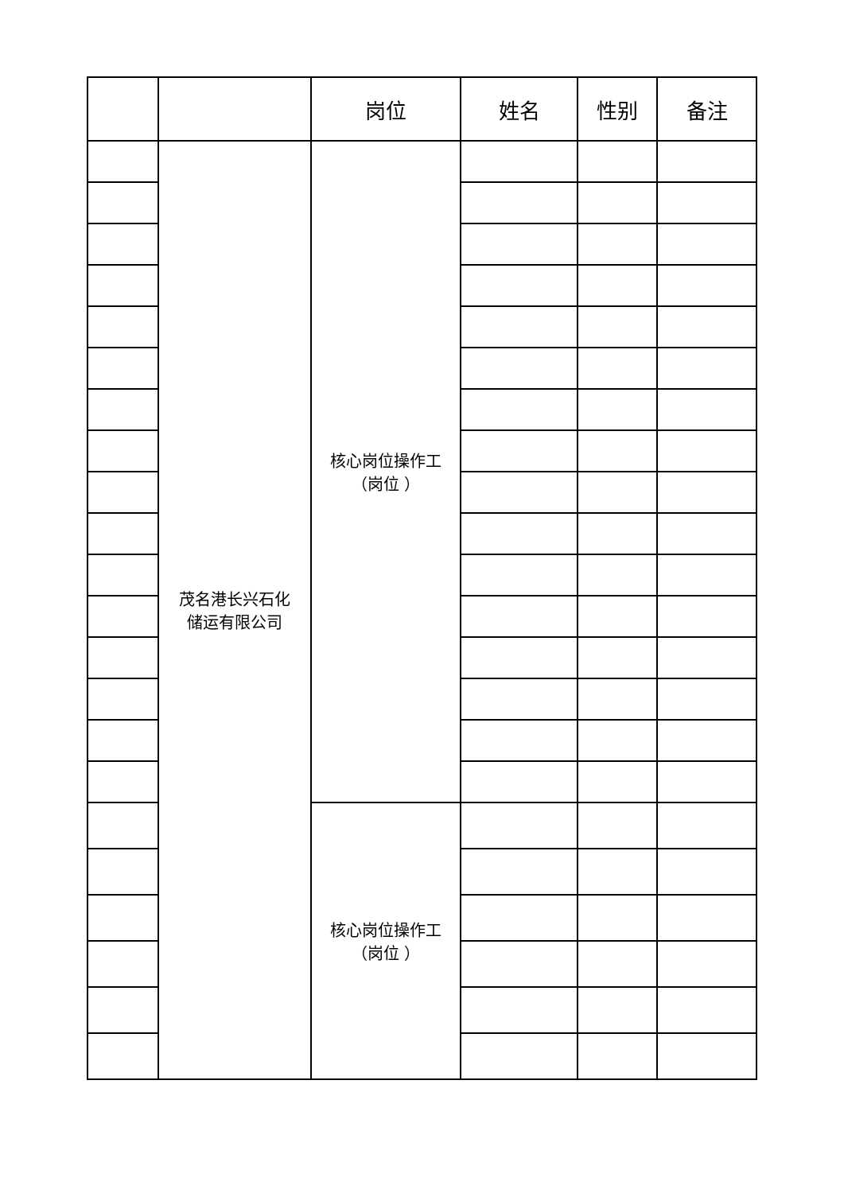| | | 岗位 | 姓名 | 性别 | 备注 |
| --- | --- | --- | --- | --- | --- |
| | 茂名港长兴石化 储运有限公司 | 核心岗位操作工 （岗位 ） | | | |
| | | 核心岗位操作工 （岗位 ） | | | |